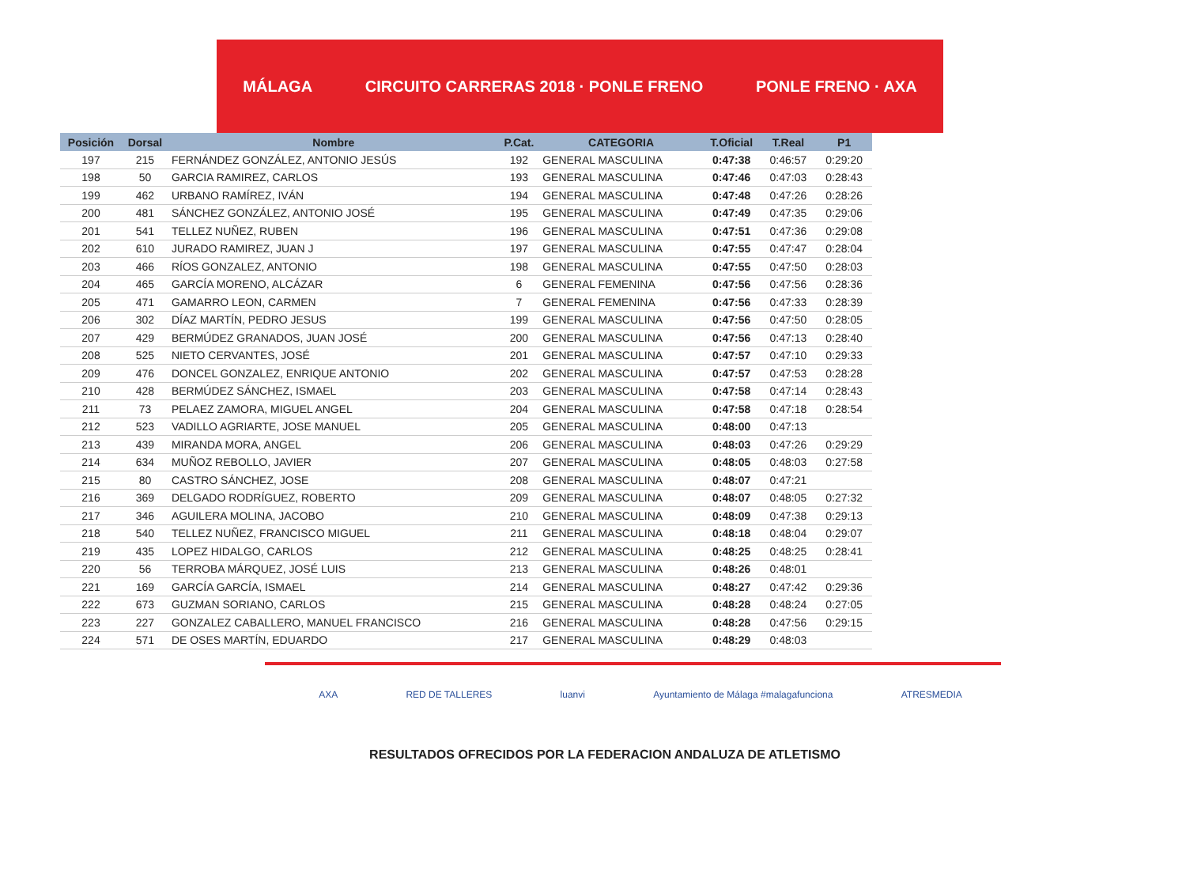MÁLAGA CIRCUITO CARRERAS 2018 · PONLE FRENO PONLE FRENO · AXA
| Posición | Dorsal | Nombre | P.Cat. | CATEGORIA | T.Oficial | T.Real | P1 |
| --- | --- | --- | --- | --- | --- | --- | --- |
| 197 | 215 | FERNÁNDEZ GONZÁLEZ, ANTONIO JESÚS | 192 | GENERAL MASCULINA | 0:47:38 | 0:46:57 | 0:29:20 |
| 198 | 50 | GARCIA RAMIREZ, CARLOS | 193 | GENERAL MASCULINA | 0:47:46 | 0:47:03 | 0:28:43 |
| 199 | 462 | URBANO RAMÍREZ, IVÁN | 194 | GENERAL MASCULINA | 0:47:48 | 0:47:26 | 0:28:26 |
| 200 | 481 | SÁNCHEZ GONZÁLEZ, ANTONIO JOSÉ | 195 | GENERAL MASCULINA | 0:47:49 | 0:47:35 | 0:29:06 |
| 201 | 541 | TELLEZ NUÑEZ, RUBEN | 196 | GENERAL MASCULINA | 0:47:51 | 0:47:36 | 0:29:08 |
| 202 | 610 | JURADO RAMIREZ, JUAN J | 197 | GENERAL MASCULINA | 0:47:55 | 0:47:47 | 0:28:04 |
| 203 | 466 | RÍOS GONZALEZ, ANTONIO | 198 | GENERAL MASCULINA | 0:47:55 | 0:47:50 | 0:28:03 |
| 204 | 465 | GARCÍA MORENO, ALCÁZAR | 6 | GENERAL FEMENINA | 0:47:56 | 0:47:56 | 0:28:36 |
| 205 | 471 | GAMARRO LEON, CARMEN | 7 | GENERAL FEMENINA | 0:47:56 | 0:47:33 | 0:28:39 |
| 206 | 302 | DÍAZ MARTÍN, PEDRO JESUS | 199 | GENERAL MASCULINA | 0:47:56 | 0:47:50 | 0:28:05 |
| 207 | 429 | BERMÚDEZ GRANADOS, JUAN JOSÉ | 200 | GENERAL MASCULINA | 0:47:56 | 0:47:13 | 0:28:40 |
| 208 | 525 | NIETO CERVANTES, JOSÉ | 201 | GENERAL MASCULINA | 0:47:57 | 0:47:10 | 0:29:33 |
| 209 | 476 | DONCEL GONZALEZ, ENRIQUE ANTONIO | 202 | GENERAL MASCULINA | 0:47:57 | 0:47:53 | 0:28:28 |
| 210 | 428 | BERMÚDEZ SÁNCHEZ, ISMAEL | 203 | GENERAL MASCULINA | 0:47:58 | 0:47:14 | 0:28:43 |
| 211 | 73 | PELAEZ ZAMORA, MIGUEL ANGEL | 204 | GENERAL MASCULINA | 0:47:58 | 0:47:18 | 0:28:54 |
| 212 | 523 | VADILLO AGRIARTE, JOSE MANUEL | 205 | GENERAL MASCULINA | 0:48:00 | 0:47:13 | |
| 213 | 439 | MIRANDA MORA, ANGEL | 206 | GENERAL MASCULINA | 0:48:03 | 0:47:26 | 0:29:29 |
| 214 | 634 | MUÑOZ REBOLLO, JAVIER | 207 | GENERAL MASCULINA | 0:48:05 | 0:48:03 | 0:27:58 |
| 215 | 80 | CASTRO SÁNCHEZ, JOSE | 208 | GENERAL MASCULINA | 0:48:07 | 0:47:21 | |
| 216 | 369 | DELGADO RODRÍGUEZ, ROBERTO | 209 | GENERAL MASCULINA | 0:48:07 | 0:48:05 | 0:27:32 |
| 217 | 346 | AGUILERA MOLINA, JACOBO | 210 | GENERAL MASCULINA | 0:48:09 | 0:47:38 | 0:29:13 |
| 218 | 540 | TELLEZ NUÑEZ, FRANCISCO MIGUEL | 211 | GENERAL MASCULINA | 0:48:18 | 0:48:04 | 0:29:07 |
| 219 | 435 | LOPEZ HIDALGO, CARLOS | 212 | GENERAL MASCULINA | 0:48:25 | 0:48:25 | 0:28:41 |
| 220 | 56 | TERROBA MÁRQUEZ, JOSÉ LUIS | 213 | GENERAL MASCULINA | 0:48:26 | 0:48:01 | |
| 221 | 169 | GARCÍA GARCÍA, ISMAEL | 214 | GENERAL MASCULINA | 0:48:27 | 0:47:42 | 0:29:36 |
| 222 | 673 | GUZMAN SORIANO, CARLOS | 215 | GENERAL MASCULINA | 0:48:28 | 0:48:24 | 0:27:05 |
| 223 | 227 | GONZALEZ CABALLERO, MANUEL FRANCISCO | 216 | GENERAL MASCULINA | 0:48:28 | 0:47:56 | 0:29:15 |
| 224 | 571 | DE OSES MARTÍN, EDUARDO | 217 | GENERAL MASCULINA | 0:48:29 | 0:48:03 | |
AXA RED DE TALLERES luanvi Ayuntamiento de Málaga #malagafunciona ATRESMEDIA
RESULTADOS OFRECIDOS POR LA FEDERACION ANDALUZA DE ATLETISMO